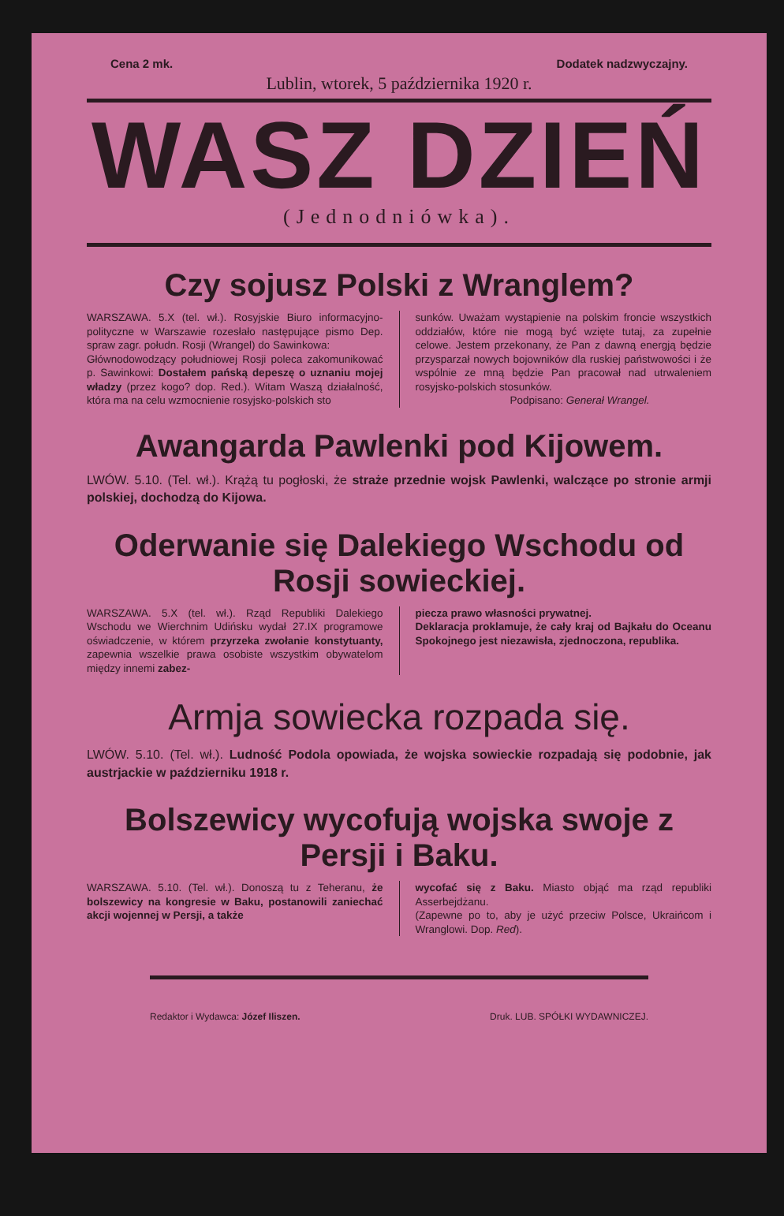Cena 2 mk. Dodatek nadzwyczajny.
Lublin, wtorek, 5 października 1920 r.
WASZ DZIEŃ
(Jednodniówka).
Czy sojusz Polski z Wranglem?
WARSZAWA. 5.X (tel. wł.). Rosyjskie Biuro informacyjno-polityczne w Warszawie rozesłało następujące pismo Dep. spraw zagr. połudn. Rosji (Wrangel) do Sawinkowa:
Głównodowodzący południowej Rosji poleca zakomunikować p. Sawinkowi: Dostałem pańską depeszę o uznaniu mojej władzy (przez kogo? dop. Red.). Witam Waszą działalność, która ma na celu wzmocnienie rosyjsko-polskich sto
sunków. Uważam wystąpienie na polskim froncie wszystkich oddziałów, które nie mogą być wzięte tutaj, za zupełnie celowe. Jestem przekonany, że Pan z dawną energją będzie przysparzał nowych bojowników dla ruskiej państwowości i że wspólnie ze mną będzie Pan pracował nad utrwaleniem rosyjsko-polskich stosunków.
Podpisano: Generał Wrangel.
Awangarda Pawlenki pod Kijowem.
LWÓW. 5.10. (Tel. wł.). Krążą tu pogłoski, że straże przednie wojsk Pawlenki, walczące po stronie armji polskiej, dochodzą do Kijowa.
Oderwanie się Dalekiego Wschodu od Rosji sowieckiej.
WARSZAWA. 5.X (tel. wł.). Rząd Republiki Dalekiego Wschodu we Wierchnim Udińsku wydał 27.IX programowe oświadczenie, w którem przyrzeka zwołanie konstytuanty, zapewnia wszelkie prawa osobiste wszystkim obywatelom między innemi zabez-
piecza prawo własności prywatnej.
Deklaracja proklamuje, że cały kraj od Bajkału do Oceanu Spokojnego jest niezawisła, zjednoczona, republika.
Armja sowiecka rozpada się.
LWÓW. 5.10. (Tel. wł.). Ludność Podola opowiada, że wojska sowieckie rozpadają się podobnie, jak austrjackie w październiku 1918 r.
Bolszewicy wycofują wojska swoje z Persji i Baku.
WARSZAWA. 5.10. (Tel. wł.). Donoszą tu z Teheranu, że bolszewicy na kongresie w Baku, postanowili zaniechać akcji wojennej w Persji, a także
wycofać się z Baku. Miasto objąć ma rząd republiki Asserbejdżanu.
(Zapewne po to, aby je użyć przeciw Polsce, Ukraińcom i Wranglowi. Dop. Red).
Redaktor i Wydawca: Józef Iliszen. Druk. LUB. SPÓŁKI WYDAWNICZEJ.